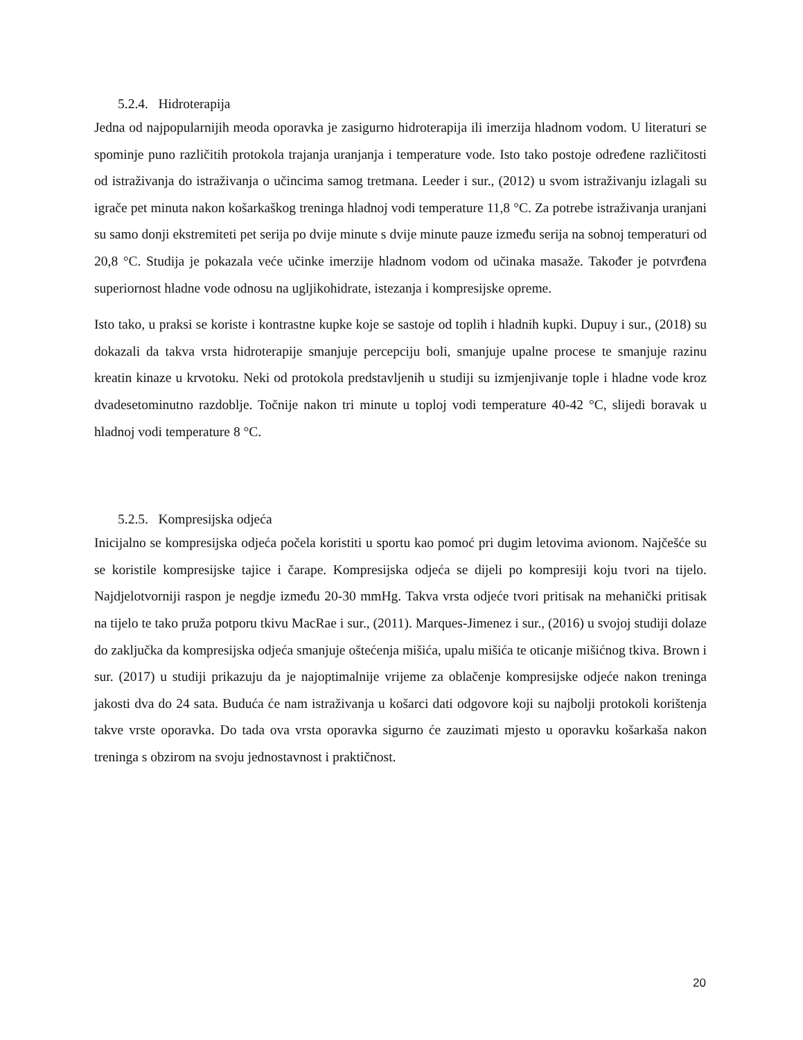5.2.4. Hidroterapija
Jedna od najpopularnijih meoda oporavka je zasigurno hidroterapija ili imerzija hladnom vodom. U literaturi se spominje puno različitih protokola trajanja uranjanja i temperature vode. Isto tako postoje određene različitosti od istraživanja do istraživanja o učincima samog tretmana. Leeder i sur., (2012) u svom istraživanju izlagali su igrače pet minuta nakon košarkaškog treninga hladnoj vodi temperature 11,8 °C. Za potrebe istraživanja uranjani su samo donji ekstremiteti pet serija po dvije minute s dvije minute pauze između serija na sobnoj temperaturi od 20,8 °C. Studija je pokazala veće učinke imerzije hladnom vodom od učinaka masaže. Također je potvrđena superiornost hladne vode odnosu na ugljikohidrate, istezanja i kompresijske opreme.
Isto tako, u praksi se koriste i kontrastne kupke koje se sastoje od toplih i hladnih kupki. Dupuy i sur., (2018) su dokazali da takva vrsta hidroterapije smanjuje percepciju boli, smanjuje upalne procese te smanjuje razinu kreatin kinaze u krvotoku. Neki od protokola predstavljenih u studiji su izmjenjivanje tople i hladne vode kroz dvadesetominutno razdoblje. Točnije nakon tri minute u toploj vodi temperature 40-42 °C, slijedi boravak u hladnoj vodi temperature 8 °C.
5.2.5. Kompresijska odjeća
Inicijalno se kompresijska odjeća počela koristiti u sportu kao pomoć pri dugim letovima avionom. Najčešće su se koristile kompresijske tajice i čarape. Kompresijska odjeća se dijeli po kompresiji koju tvori na tijelo. Najdjelotvorniji raspon je negdje između 20-30 mmHg. Takva vrsta odjeće tvori pritisak na mehanički pritisak na tijelo te tako pruža potporu tkivu MacRae i sur., (2011). Marques-Jimenez i sur., (2016) u svojoj studiji dolaze do zaključka da kompresijska odjeća smanjuje oštećenja mišića, upalu mišića te oticanje mišićnog tkiva. Brown i sur. (2017) u studiji prikazuju da je najoptimalnije vrijeme za oblačenje kompresijske odjeće nakon treninga jakosti dva do 24 sata. Buduća će nam istraživanja u košarci dati odgovore koji su najbolji protokoli korištenja takve vrste oporavka. Do tada ova vrsta oporavka sigurno će zauzimati mjesto u oporavku košarkaša nakon treninga s obzirom na svoju jednostavnost i praktičnost.
20